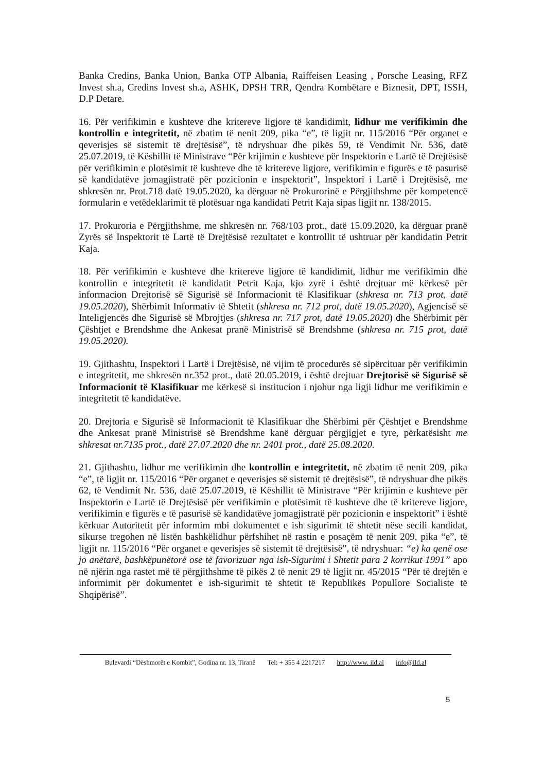Banka Credins, Banka Union, Banka OTP Albania, Raiffeisen Leasing , Porsche Leasing, RFZ Invest sh.a, Credins Invest sh.a, ASHK, DPSH TRR, Qendra Kombëtare e Biznesit, DPT, ISSH, D.P Detare.
16. Për verifikimin e kushteve dhe kritereve ligjore të kandidimit, lidhur me verifikimin dhe kontrollin e integritetit, në zbatim të nenit 209, pika “e”, të ligjit nr. 115/2016 “Për organet e qeverisjes së sistemit të drejtësisë”, të ndryshuar dhe pikës 59, të Vendimit Nr. 536, datë 25.07.2019, të Këshillit të Ministrave “Për krijimin e kushteve për Inspektorin e Lartë të Drejtësisë për verifikimin e plotësimit të kushteve dhe të kritereve ligjore, verifikimin e figurës e të pasurisë së kandidatëve jomagjistratë për pozicionin e inspektorit”, Inspektori i Lartë i Drejtësisë, me shkresën nr. Prot.718 datë 19.05.2020, ka dërguar në Prokurorinë e Përgjithshme për kompetencë formularin e vetëdeklarimit të plotësuar nga kandidati Petrit Kaja sipas ligjit nr. 138/2015.
17. Prokuroria e Përgjithshme, me shkresën nr. 768/103 prot., datë 15.09.2020, ka dërguar pranë Zyrës së Inspektorit të Lartë të Drejtësisë rezultatet e kontrollit të ushtruar për kandidatin Petrit Kaja.
18. Për verifikimin e kushteve dhe kritereve ligjore të kandidimit, lidhur me verifikimin dhe kontrollin e integritetit të kandidatit Petrit Kaja, kjo zyrë i është drejtuar më kërkesë për informacion Drejtorisë së Sigurisë së Informacionit të Klasifikuar (shkresa nr. 713 prot, datë 19.05.2020), Shërbimit Informativ të Shtetit (shkresa nr. 712 prot, datë 19.05.2020), Agjencisë së Inteligjencës dhe Sigurisë së Mbrojtjes (shkresa nr. 717 prot, datë 19.05.2020) dhe Shërbimit për Çështjet e Brendshme dhe Ankesat pranë Ministrisë së Brendshme (shkresa nr. 715 prot, datë 19.05.2020).
19. Gjithashtu, Inspektori i Lartë i Drejtësisë, në vijim të procedurës së sipërcituar për verifikimin e integritetit, me shkresën nr.352 prot., datë 20.05.2019, i është drejtuar Drejtorisë së Sigurisë së Informacionit të Klasifikuar me kërkesë si institucion i njohur nga ligji lidhur me verifikimin e integritetit të kandidatëve.
20. Drejtoria e Sigurisë së Informacionit të Klasifikuar dhe Shërbimi për Çështjet e Brendshme dhe Ankesat pranë Ministrisë së Brendshme kanë dërguar përgjigjet e tyre, përkatësisht me shkresat nr.7135 prot., datë 27.07.2020 dhe nr. 2401 prot., datë 25.08.2020.
21. Gjithashtu, lidhur me verifikimin dhe kontrollin e integritetit, në zbatim të nenit 209, pika “e”, të ligjit nr. 115/2016 “Për organet e qeverisjes së sistemit të drejtësisë”, të ndryshuar dhe pikës 62, të Vendimit Nr. 536, datë 25.07.2019, të Këshillit të Ministrave “Për krijimin e kushteve për Inspektorin e Lartë të Drejtësisë për verifikimin e plotësimit të kushteve dhe të kritereve ligjore, verifikimin e figurës e të pasurisë së kandidatëve jomagjistratë për pozicionin e inspektorit” i është kërkuar Autoritetit për informim mbi dokumentet e ish sigurimit të shtetit nëse secili kandidat, sikurse tregohen në listën bashkëlidhur përfshihet në rastin e posaçëm të nenit 209, pika “e”, të ligjit nr. 115/2016 “Për organet e qeverisjes së sistemit të drejtësisë”, të ndryshuar: “e) ka qenë ose jo anëtarë, bashkëpunëtorë ose të favorizuar nga ish-Sigurimi i Shtetit para 2 korrikut 1991” apo në njërin nga rastet më të përgjithshme të pikës 2 të nenit 29 të ligjit nr. 45/2015 “Për të drejtën e informimit për dokumentet e ish-sigurimit të shtetit të Republikës Popullore Socialiste të Shqipërisë”.
Bulevardi “Dëshmorët e Kombit”, Godina nr. 13, Tiranë Tel: + 355 4 2217217 http://www. ild.al info@ild.al
5